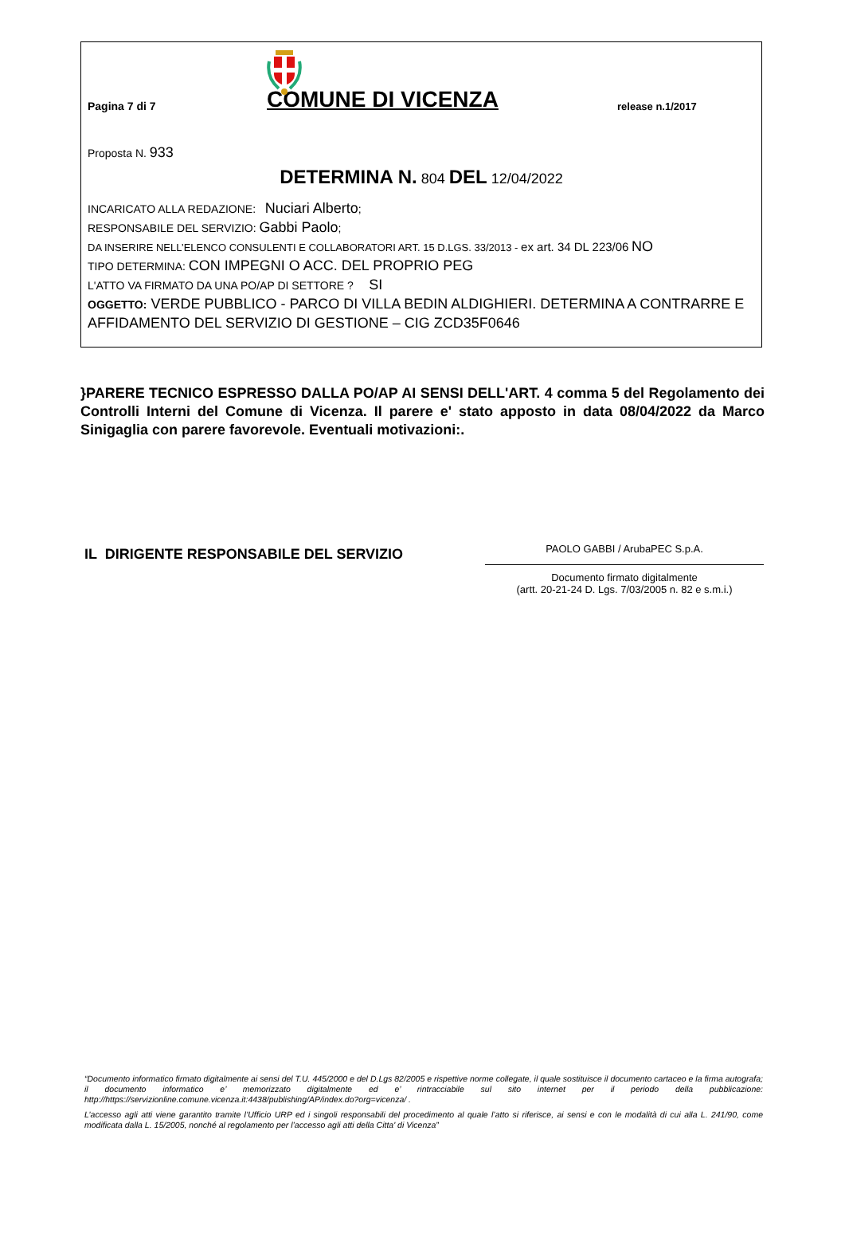Pagina 7 di 7
COMUNE DI VICENZA
release n.1/2017
Proposta N. 933
DETERMINA N. 804 DEL 12/04/2022
INCARICATO ALLA REDAZIONE: Nuciari Alberto;
RESPONSABILE DEL SERVIZIO: Gabbi Paolo;
DA INSERIRE NELL’ELENCO CONSULENTI E COLLABORATORI ART. 15 D.LGS. 33/2013 - ex art. 34 DL 223/06 NO
TIPO DETERMINA: CON IMPEGNI O ACC. DEL PROPRIO PEG
L'ATTO VA FIRMATO DA UNA PO/AP DI SETTORE ? SI
OGGETTO: VERDE PUBBLICO - PARCO DI VILLA BEDIN ALDIGHIERI. DETERMINA A CONTRARRE E AFFIDAMENTO DEL SERVIZIO DI GESTIONE – CIG ZCD35F0646
}PARERE TECNICO ESPRESSO DALLA PO/AP AI SENSI DELL'ART. 4 comma 5 del Regolamento dei Controlli Interni del Comune di Vicenza. Il parere e' stato apposto in data 08/04/2022 da Marco Sinigaglia con parere favorevole. Eventuali motivazioni:.
IL DIRIGENTE RESPONSABILE DEL SERVIZIO
PAOLO GABBI / ArubaPEC S.p.A.
Documento firmato digitalmente
(artt. 20-21-24 D. Lgs. 7/03/2005 n. 82 e s.m.i.)
“Documento informatico firmato digitalmente ai sensi del T.U. 445/2000 e del D.Lgs 82/2005 e rispettive norme collegate, il quale sostituisce il documento cartaceo e la firma autografa; il documento informatico e’ memorizzato digitalmente ed e’ rintracciabile sul sito internet per il periodo della pubblicazione: http://https://servizionline.comune.vicenza.it:4438/publishing/AP/index.do?org=vicenza/ .
L’accesso agli atti viene garantito tramite l’Ufficio URP ed i singoli responsabili del procedimento al quale l’atto si riferisce, ai sensi e con le modalità di cui alla L. 241/90, come modificata dalla L. 15/2005, nonché al regolamento per l’accesso agli atti della Citta' di Vicenza”